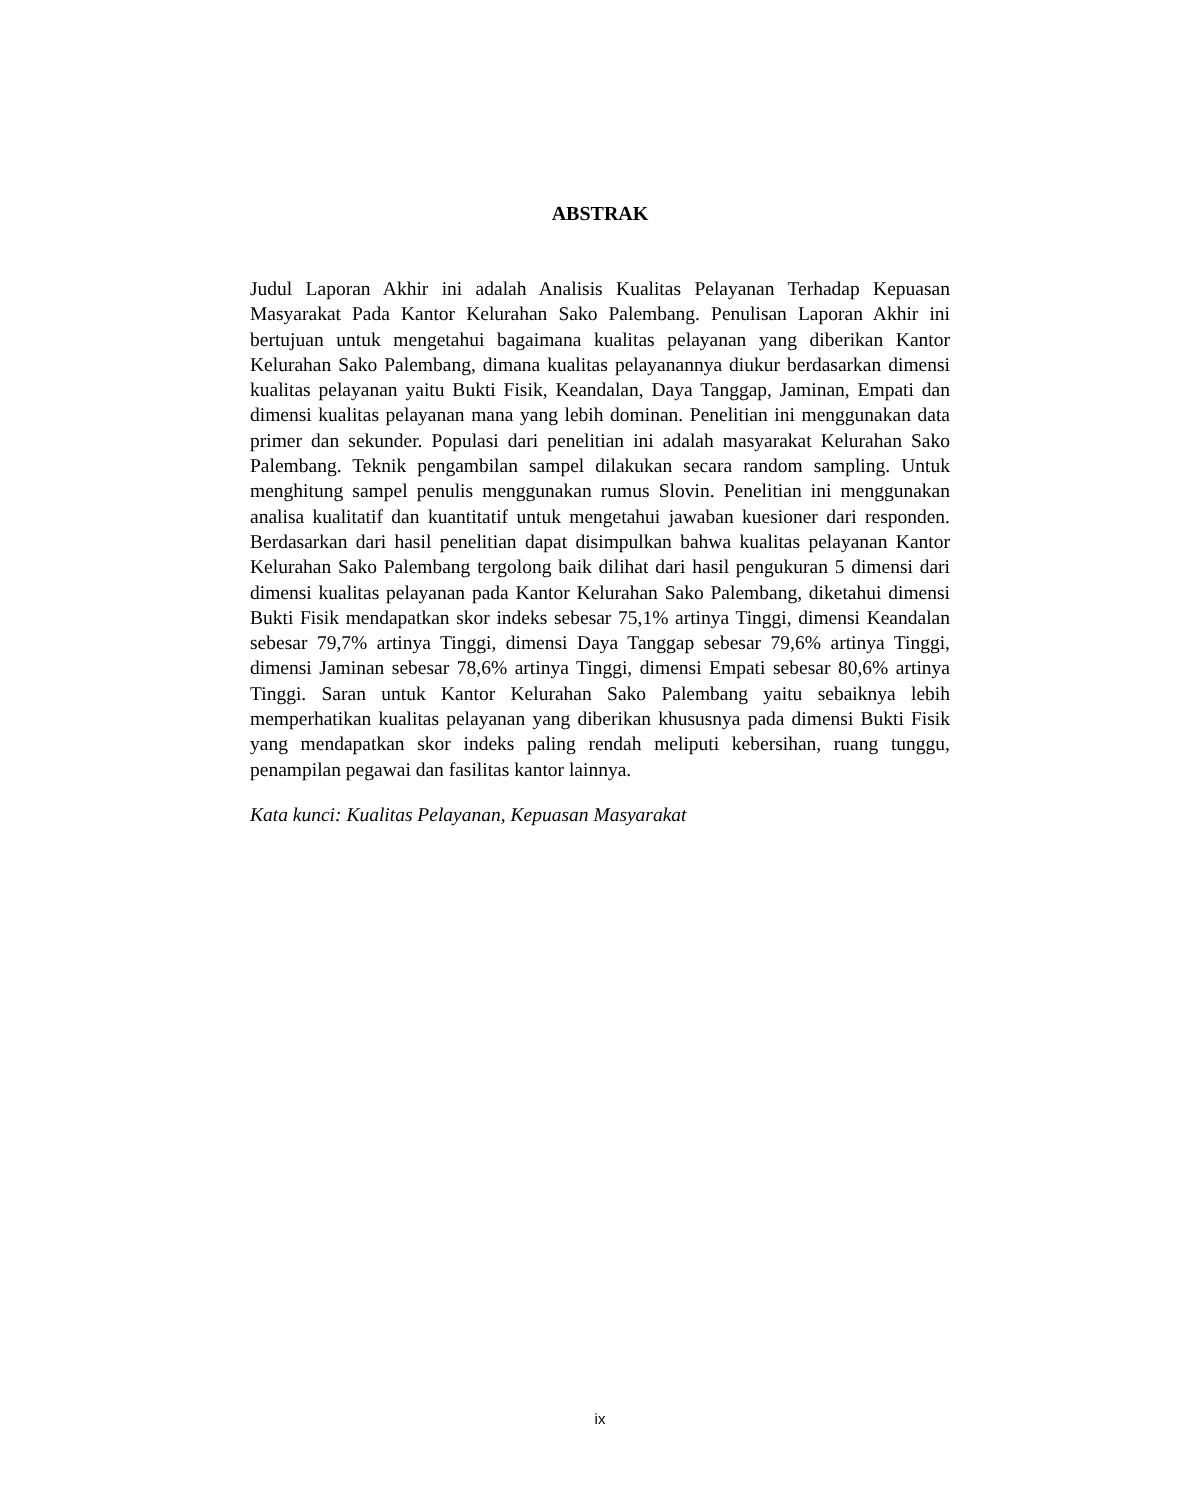ABSTRAK
Judul Laporan Akhir ini adalah Analisis Kualitas Pelayanan Terhadap Kepuasan Masyarakat Pada Kantor Kelurahan Sako Palembang. Penulisan Laporan Akhir ini bertujuan untuk mengetahui bagaimana kualitas pelayanan yang diberikan Kantor Kelurahan Sako Palembang, dimana kualitas pelayanannya diukur berdasarkan dimensi kualitas pelayanan yaitu Bukti Fisik, Keandalan, Daya Tanggap, Jaminan, Empati dan dimensi kualitas pelayanan mana yang lebih dominan. Penelitian ini menggunakan data primer dan sekunder. Populasi dari penelitian ini adalah masyarakat Kelurahan Sako Palembang. Teknik pengambilan sampel dilakukan secara random sampling. Untuk menghitung sampel penulis menggunakan rumus Slovin. Penelitian ini menggunakan analisa kualitatif dan kuantitatif untuk mengetahui jawaban kuesioner dari responden. Berdasarkan dari hasil penelitian dapat disimpulkan bahwa kualitas pelayanan Kantor Kelurahan Sako Palembang tergolong baik dilihat dari hasil pengukuran 5 dimensi dari dimensi kualitas pelayanan pada Kantor Kelurahan Sako Palembang, diketahui dimensi Bukti Fisik mendapatkan skor indeks sebesar 75,1% artinya Tinggi, dimensi Keandalan sebesar 79,7% artinya Tinggi, dimensi Daya Tanggap sebesar 79,6% artinya Tinggi, dimensi Jaminan sebesar 78,6% artinya Tinggi, dimensi Empati sebesar 80,6% artinya Tinggi. Saran untuk Kantor Kelurahan Sako Palembang yaitu sebaiknya lebih memperhatikan kualitas pelayanan yang diberikan khususnya pada dimensi Bukti Fisik yang mendapatkan skor indeks paling rendah meliputi kebersihan, ruang tunggu, penampilan pegawai dan fasilitas kantor lainnya.
Kata kunci: Kualitas Pelayanan, Kepuasan Masyarakat
ix